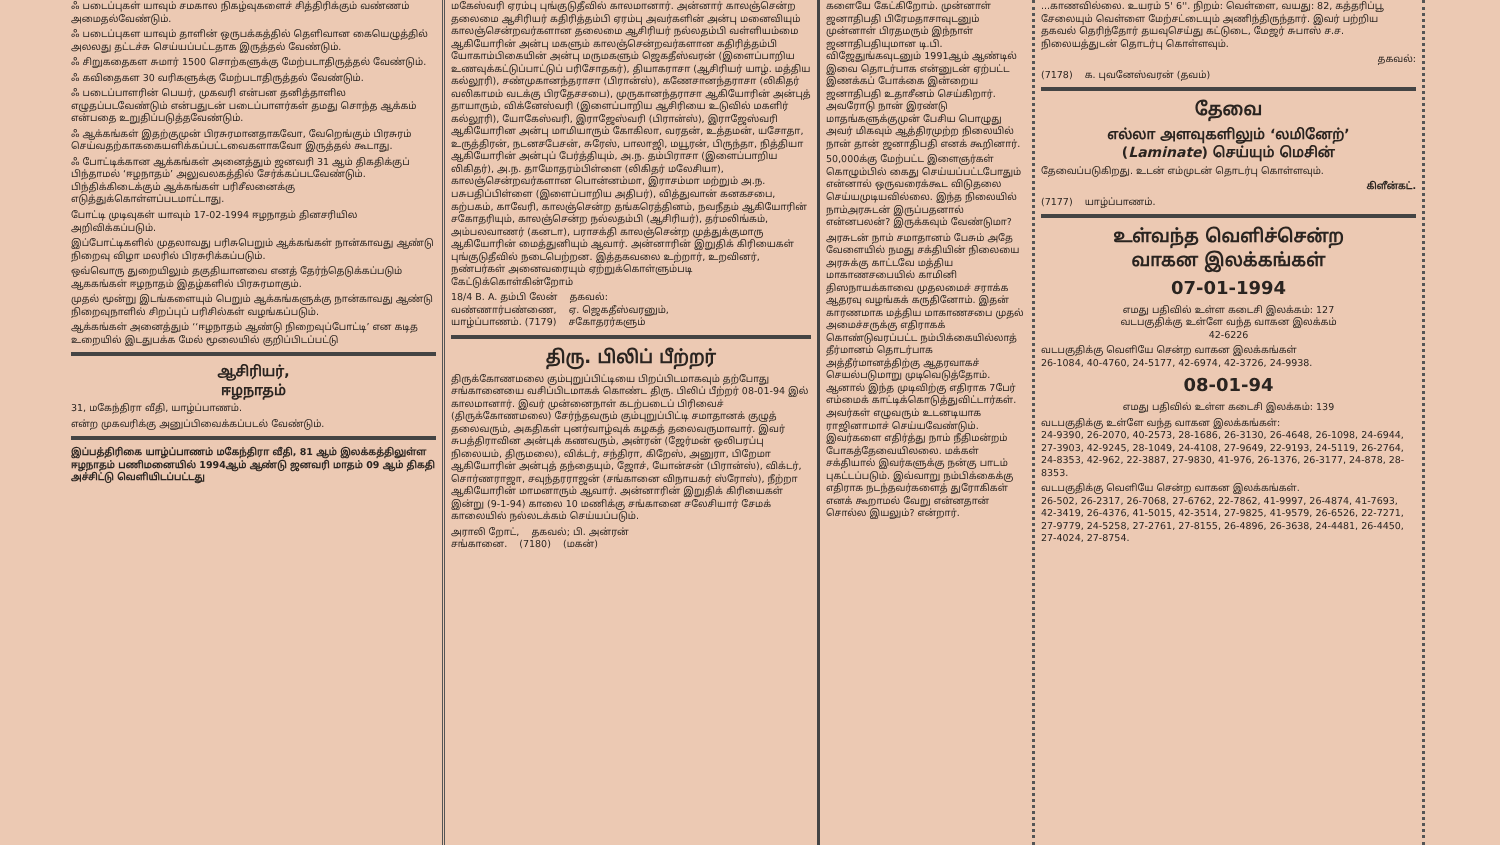ஃ படைப்புகள் யாவும் சமகால நிகழ்வுகளைச் சித்திரிக்கும் வண்ணம் அமைதல்வேண்டும்.
ஃ படைப்புகள யாவும் தாளின் ஒருபக்கத்தில் தெளிவான கையெழுத்தில் அலலது தட்டச்சு செய்யப்பட்டதாக இருத்தல் வேண்டும்.
ஃ சிறுகதைகள சுமார் 1500 சொற்களுக்கு மேற்படாதிருத்தல் வேண்டும்.
ஃ கவிதைகள 30 வரிகளுக்கு மேற்படாதிருத்தல் வேண்டும்.
ஃ படைப்பாளரின் பெயர், முகவரி என்பன தனித்தாளில எழுதப்படவேண்டும் என்பதுடன் படைப்பாளர்கள் தமது சொந்த ஆக்கம் என்பதை உறுதிப்படுத்தவேண்டும்.
ஃ ஆக்கங்கள் இதற்குமுன் பிரசுரமானதாகவோ, வேறெங்கும் பிரசுரம் செய்வதற்காககையளிக்கப்பட்டவைகளாகவோ இருத்தல் கூடாது.
ஃ போட்டிக்கான ஆக்கங்கள் அனைத்தும் ஜனவரி 31 ஆம் திகதிக்குப் பிந்தாமல் ‘ஈழநாதம்’ அலுவலகத்தில் சேர்க்கப்படவேண்டும். பிந்திக்கிடைக்கும் ஆக்கங்கள் பரிசீலனைக்கு எடுத்துக்கொள்ளப்படமாட்டாது.
போட்டி முடிவுகள் யாவும் 17-02-1994 ஈழநாதம் தினசரியில அறிவிக்கப்படும்.
இப்போட்டிகளில் முதலாவது பரிசுபெறும் ஆக்கங்கள் நான்காவது ஆண்டு நிறைவு விழா மலரில் பிரசுரிக்கப்படும்.
ஒவ்வொரு துறையிலும் தகுதியானவை எனத் தேர்ந்தெடுக்கப்படும் ஆககங்கள் ஈழநாதம் இதழ்களில் பிரசுரமாகும்.
முதல் மூன்று இடங்களையும் பெறும் ஆக்கங்களுக்கு நான்காவது ஆண்டு நிறைவுநாளில் சிறப்புப் பரிசில்கள் வழங்கப்படும்.
ஆக்கங்கள் அனைத்தும் ‘‘ஈழநாதம் ஆண்டு நிறைவுப்போட்டி’ என கடித உறையில் இடதுபக்க மேல் மூலையில் குறிப்பிடப்பட்டு
ஆசிரியர்,
ஈழநாதம்
31, மகேந்திரா வீதி, யாழ்ப்பாணம்.
என்ற முகவரிக்கு அனுப்பிவைக்கப்படல் வேண்டும்.
இப்பத்திரிகை யாழ்ப்பாணம் மகேந்திரா வீதி, 81 ஆம் இலக்கத்திலுள்ள ஈழநாதம் பணிமனையில் 1994ஆம் ஆண்டு ஜனவரி மாதம் 09 ஆம் திகதி அச்சிட்டு வெளியிடப்பட்டது
மகேஸ்வரி ஏரம்பு புங்குடுதீவில் காலமானார். அன்னார் காலஞ்சென்ற தலைமை ஆசிரியர் கதிரித்தம்பி ஏரம்பு அவர்களின் அன்பு மனைவியும் காலஞ்சென்றவர்களான தலைமை ஆசிரியர் நல்லதம்பி வள்ளியம்மை ஆகியோரின் அன்பு மகளும் காலஞ்சென்றவர்களான கதிரித்தம்பி யோகாம்பிகையின் அன்பு மருமகளும் ஜெகதீஸ்வரன் (இளைப்பாறிய உணவுக்கட்டுப்பாட்டுப் பரிசோதகர்), தியாகராசா (ஆசிரியர் யாழ். மத்திய கல்லூரி), சண்முகானந்தராசா (பிரான்ஸ்), கணேசானந்தராசா (லிகிதர் வலிகாமம் வடக்கு பிரதேசசபை), முருகானந்தராசா ஆகியோரின் அன்புத் தாயாரும், விக்னேஸ்வரி (இளைப்பாறிய ஆசிரியை உடுவில் மகளிர் கல்லூரி), யோகேஸ்வரி, இராஜேஸ்வரி (பிரான்ஸ்), இராஜேஸ்வரி ஆகியோரின அன்பு மாமியாரும் கோகிலா, வரதன், உத்தமன், யசோதா, உருத்திரன், நடனசபேசன், சுரேஸ், பாலாஜி, மயூரன், பிருந்தா, நித்தியா ஆகியோரின் அன்புப் பேர்த்தியும், அ.ந. தம்பிராசா (இளைப்பாறிய லிகிதர்), அ.ந. தாமோதரம்பிள்ளை (லிகிதர் மலேசியா), காலஞ்சென்றவர்களான பொன்னம்மா, இராசம்மா மற்றும் அ.ந. பசுபதிப்பிள்ளை (இளைப்பாறிய அதிபர்), வித்துவான் கனகசபை, கற்பகம், காவேரி, காலஞ்சென்ற தங்கரெத்தினம், நவநீதம் ஆகியோரின் சகோதரியும், காலஞ்சென்ற நல்லதம்பி (ஆசிரியர்), தர்மலிங்கம், அம்பலவாணர் (கனடா), பராசக்தி காலஞ்சென்ற முத்துக்குமாரு ஆகியோரின் மைத்துனியும் ஆவார். அன்னாரின் இறுதிக் கிரியைகள் புங்குடுதீவில் நடைபெற்றன. இத்தகவலை உற்றார், உறவினர், நண்பர்கள் அனைவரையும் ஏற்றுக்கொள்ளும்படி கேட்டுக்கொள்கின்றோம்
18/4 B. A. தம்பி லேன் தகவல்:
வண்ணார்பண்ணை, ஏ. ஜெகதீஸ்வரனும்,
யாழ்ப்பாணம். (7179) சகோதரர்களும்
திரு. பிலிப் பீற்றர்
திருக்கோணமலை கும்புறுப்பிட்டியை பிறப்பிடமாகவும் தற்போது சங்கானையை வசிப்பிடமாகக் கொண்ட திரு. பிலிப் பீற்றர் 08-01-94 இல் காலமானார். இவர் முன்னைநாள் கடற்படைப் பிரிவைச் (திருக்கோணமலை) சேர்ந்தவரும் கும்புறுப்பிட்டி சமாதானக் குழுத் தலைவரும், அகதிகள் புனர்வாழ்வுக் கழகத் தலைவருமாவார். இவர் சுபத்திராவின அன்புக் கணவரும், அன்ரன் (ஜேர்மன் ஒலிபரப்பு நிலையம், திருமலை), விக்டர், சந்திரா, கிறேஸ், அனுரா, பிறேமா ஆகியோரின் அன்புத் தந்தையும், ஜோச், யோன்சன் (பிரான்ஸ்), விக்டர், சொர்ணராஜா, சவுந்தரராஜன் (சங்கானை விநாயகர் ஸ்ரோஸ்), நீற்றா ஆகியோரின் மாமனாரும் ஆவார். அன்னாரின் இறுதிக் கிரியைகள் இன்று (9-1-94) காலை 10 மணிக்கு சங்கானை சலேசியார் சேமக் காலையில் நல்லடக்கம் செய்யப்படும்.
அராலி றோட், தகவல்; பி. அன்ரன்
சங்கானை. (7180) (மகன்)
களையே கேட்கிறோம். முன்னாள் ஜனாதிபதி பிரேமதாசாவுடனும் முன்னாள் பிரதமரும் இந்நாள் ஜனாதிபதியுமான டி.பி. விஜேதுங்கவுடனும் 1991ஆம் ஆண்டில் இவை தொடர்பாக என்னுடன் ஏற்பட்ட இணக்கப் போக்கை இன்றைய ஜனாதிபதி உதாசீனம் செய்கிறார். அவரோடு நான் இரண்டு மாதங்களுக்குமுன் பேசிய பொழுது அவர் மிகவும் ஆத்திரமுற்ற நிலையில் நான் தான் ஜனாதிபதி எனக் கூறினார்.
50,000க்கு மேற்பட்ட இளைஞர்கள் கொழும்பில் கைது செய்யப்பட்டபோதும் என்னால் ஒருவரைக்கூட விடுதலை செய்யமுடியவில்லை. இந்த நிலையில் நாம்அரசுடன் இருப்பதனால் என்னபலன்? இருக்கவும் வேண்டுமா?
அரசுடன் நாம் சமாதானம் பேசும் அதே வேளையில் நமது சக்தியின் நிலையை அரசுக்கு காட்டவே மத்திய மாகாணசபையில் காமினி திஸநாயக்காவை முதலமைச் சராக்க ஆதரவு வழங்கக் கருதினோம். இதன் காரணமாக மத்திய மாகாணசபை முதல் அமைச்சருக்கு எதிராகக் கொண்டுவரப்பட்ட நம்பிக்கையில்லாத் தீர்மானம் தொடர்பாக அத்தீர்மானத்திற்கு ஆதரவாகச் செயல்படுமாறு முடிவெடுத்தோம். ஆனால் இந்த முடிவிற்கு எதிராக 7பேர் எம்மைக் காட்டிக்கொடுத்துவிட்டார்கள். அவர்கள் எழுவரும் உடனடியாக ராஜினாமாச் செய்யவேண்டும். இவர்களை எதிர்த்து நாம் நீதிமன்றம் போகத்தேவையிலலை. மக்கள் சக்தியால் இவர்களுக்கு நன்கு பாடம் புகட்டப்படும். இவ்வாறு நம்பிக்கைக்கு எதிராக நடந்தவர்களைத் துரோகிகள் எனக் கூறாமல் வேறு என்னதான் சொல்ல இயலும்? என்றார்.
...காணவில்லை. உயரம் 5' 6''. நிறம்: வெள்ளை, வயது: 82, கத்தரிப்பூ சேலையும் வெள்ளை மேற்சட்டையும் அணிந்திருந்தார். இவர் பற்றிய தகவல் தெரிந்தோர் தயவுசெய்து கட்டுடை, மேஜர் சுபாஸ் ச.ச. நிலையத்துடன் தொடர்பு கொள்ளவும்.
தகவல்:
(7178) க. புவனேஸ்வரன் (தவம்)
தேவை
எல்லா அளவுகளிலும் ‘லமினேற்’
(Laminate) செய்யும் மெசின்
தேவைப்படுகிறது. உடன் எம்முடன் தொடர்பு கொள்ளவும்.
கிளீன்கட்.
(7177) யாழ்ப்பாணம்.
உள்வந்த வெளிச்சென்ற
வாகன இலக்கங்கள்
07-01-1994
எமது பதிவில் உள்ள கடைசி இலக்கம்: 127
வடபகுதிக்கு உள்ளே வந்த வாகன இலக்கம்
42-6226
வடபகுதிக்கு வெளியே சென்ற வாகன இலக்கங்கள்
26-1084, 40-4760, 24-5177, 42-6974, 42-3726, 24-9938.
08-01-94
எமது பதிவில் உள்ள கடைசி இலக்கம்: 139
வடபகுதிக்கு உள்ளே வந்த வாகன இலக்கங்கள்:
24-9390, 26-2070, 40-2573, 28-1686, 26-3130, 26-4648, 26-1098, 24-6944, 27-3903, 42-9245, 28-1049, 24-4108, 27-9649, 22-9193, 24-5119, 26-2764, 24-8353, 42-962, 22-3887, 27-9830, 41-976, 26-1376, 26-3177, 24-878, 28-8353.
வடபகுதிக்கு வெளியே சென்ற வாகன இலக்கங்கள்.
26-502, 26-2317, 26-7068, 27-6762, 22-7862, 41-9997, 26-4874, 41-7693, 42-3419, 26-4376, 41-5015, 42-3514, 27-9825, 41-9579, 26-6526, 22-7271, 27-9779, 24-5258, 27-2761, 27-8155, 26-4896, 26-3638, 24-4481, 26-4450, 27-4024, 27-8754.